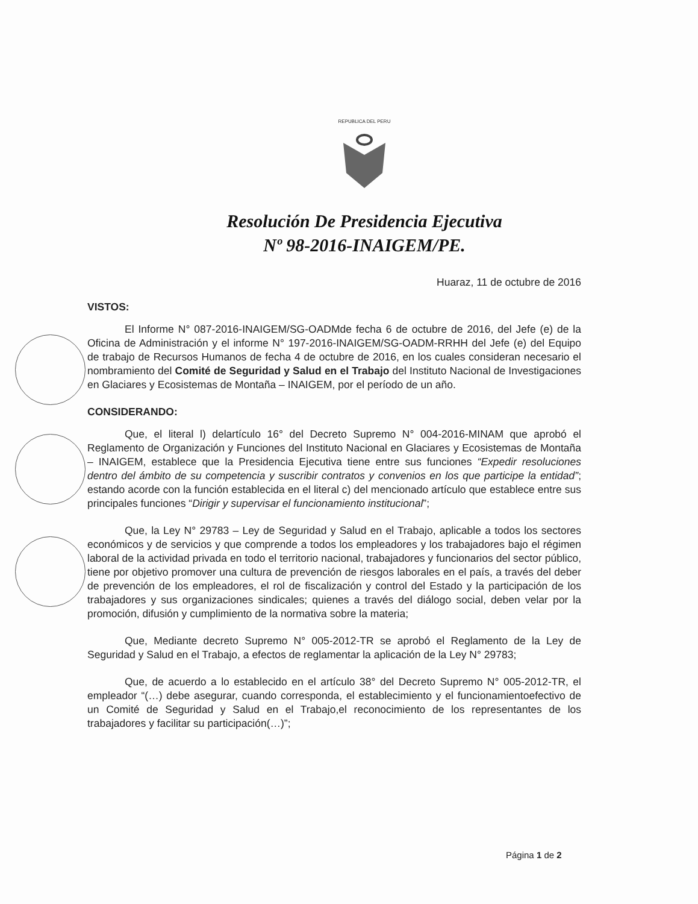REPUBLICA DEL PERU
Resolución De Presidencia Ejecutiva
Nº 98-2016-INAIGEM/PE.
Huaraz, 11 de octubre de 2016
VISTOS:
El Informe N° 087-2016-INAIGEM/SG-OADMde fecha 6 de octubre de 2016, del Jefe (e) de la Oficina de Administración y el informe N° 197-2016-INAIGEM/SG-OADM-RRHH del Jefe (e) del Equipo de trabajo de Recursos Humanos de fecha 4 de octubre de 2016, en los cuales consideran necesario el nombramiento del Comité de Seguridad y Salud en el Trabajo del Instituto Nacional de Investigaciones en Glaciares y Ecosistemas de Montaña – INAIGEM, por el período de un año.
CONSIDERANDO:
Que, el literal l) delartículo 16° del Decreto Supremo N° 004-2016-MINAM que aprobó el Reglamento de Organización y Funciones del Instituto Nacional en Glaciares y Ecosistemas de Montaña – INAIGEM, establece que la Presidencia Ejecutiva tiene entre sus funciones “Expedir resoluciones dentro del ámbito de su competencia y suscribir contratos y convenios en los que participe la entidad”; estando acorde con la función establecida en el literal c) del mencionado artículo que establece entre sus principales funciones “Dirigir y supervisar el funcionamiento institucional”;
Que, la Ley N° 29783 – Ley de Seguridad y Salud en el Trabajo, aplicable a todos los sectores económicos y de servicios y que comprende a todos los empleadores y los trabajadores bajo el régimen laboral de la actividad privada en todo el territorio nacional, trabajadores y funcionarios del sector público, tiene por objetivo promover una cultura de prevención de riesgos laborales en el país, a través del deber de prevención de los empleadores, el rol de fiscalización y control del Estado y la participación de los trabajadores y sus organizaciones sindicales; quienes a través del diálogo social, deben velar por la promoción, difusión y cumplimiento de la normativa sobre la materia;
Que, Mediante decreto Supremo N° 005-2012-TR se aprobó el Reglamento de la Ley de Seguridad y Salud en el Trabajo, a efectos de reglamentar la aplicación de la Ley N° 29783;
Que, de acuerdo a lo establecido en el artículo 38° del Decreto Supremo N° 005-2012-TR, el empleador “(…) debe asegurar, cuando corresponda, el establecimiento y el funcionamientoefectivo de un Comité de Seguridad y Salud en el Trabajo,el reconocimiento de los representantes de los trabajadores y facilitar su participación(…)”;
Página 1 de 2